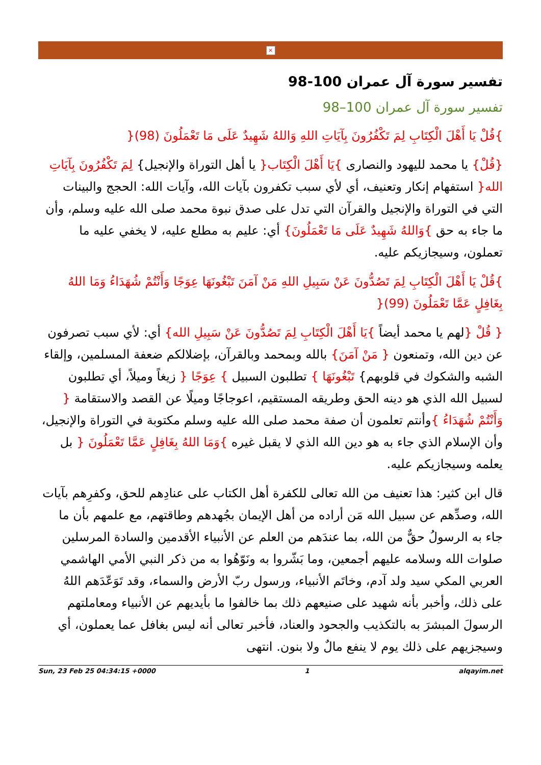×
تفسير سورة آل عمران 100-98
تفسير سورة آل عمران 100–98
}قُلْ يَا أَهْلَ الْكِتَابِ لِمَ تَكْفُرُونَ بِآيَاتِ اللهِ وَاللهُ شَهِيدٌ عَلَى مَا تَعْمَلُونَ (98){
{قُلْ} يا محمد لليهود والنصارى }يَا أَهْلَ الْكِتَاب{ يا أهل التوراة والإنجيل} لِمَ تَكْفُرُونَ بِآيَاتِ الله{ استفهام إنكار وتعنيف، أي لأي سبب تكفرون بآيات الله، وآيات الله: الحجج والبينات التي في التوراة والإنجيل والقرآن التي تدل على صدق نبوة محمد صلى الله عليه وسلم، وأن ما جاء به حق }وَاللهُ شَهِيدٌ عَلَى مَا تَعْمَلُونَ} أي: عليم به مطلع عليه، لا يخفي عليه ما تعملون، وسيجازيكم عليه.
}قُلْ يَا أَهْلَ الْكِتَابِ لِمَ تَصُدُّونَ عَنْ سَبِيلِ اللهِ مَنْ آمَنَ تَبْغُونَهَا عِوَجًا وَأَنْتُمْ شُهَدَاءُ وَمَا اللهُ بِغَافِلٍ عَمَّا تَعْمَلُونَ (99){
{ قُلْ {لهم يا محمد أيضاً }يَا أَهْلَ الْكِتَابِ لِمَ تَصُدُّونَ عَنْ سَبِيلِ الله} أي: لأي سبب تصرفون عن دين الله، وتمنعون { مَنْ آمَنَ} بالله وبمحمد وبالقرآن، بإضلالكم ضعفة المسلمين، وإلقاء الشبه والشكوك في قلوبهم} تَبْغُونَهَا } تطلبون السبيل } عِوَجًا { زيغاً وميلاً، أي تطلبون لسبيل الله الذي هو دينه الحق وطريقه المستقيم، اعوجاجًا وميلًا عن القصد والاستقامة { وَأَنْتُمْ شُهَدَاءُ }وأنتم تعلمون أن صفة محمد صلى الله عليه وسلم مكتوبة في التوراة والإنجيل، وأن الإسلام الذي جاء به هو دين الله الذي لا يقبل غيره }وَمَا اللهُ بِغَافِلٍ عَمَّا تَعْمَلُونَ { بل يعلمه وسيجازيكم عليه.
قال ابن كثير: هذا تعنيف من الله تعالى للكفرة أهل الكتاب على عنادِهم للحق، وكفرِهم بآيات الله، وصدِّهم عن سبيل الله مَن أراده من أهل الإيمان بجُهدهم وطاقتهم، مع علمهم بأن ما جاء به الرسولُ حقٌّ من الله، بما عندَهم من العلم عن الأنبياء الأقدمين والسادة المرسلين صلوات الله وسلامه عليهم أجمعين، وما بَشّروا به ونَوّهُوا به من ذكر النبي الأمي الهاشمي العربي المكي سيد ولد آدم، وخاتَم الأنبياء، ورسول ربّ الأرض والسماء، وقد تَوَعّدَهم اللهُ على ذلك، وأخبر بأنه شهيد على صنيعهم ذلك بما خالفوا ما بأيديهم عن الأنبياء ومعاملتهم الرسولَ المبشرَ به بالتكذيب والجحود والعناد، فأخبر تعالى أنه ليس بغافل عما يعملون، أي وسيجزيهم على ذلك يوم لا ينفع مالٌ ولا بنون. انتهى
Sun, 23 Feb 25 04:34:15 +0000 1 alqayim.net